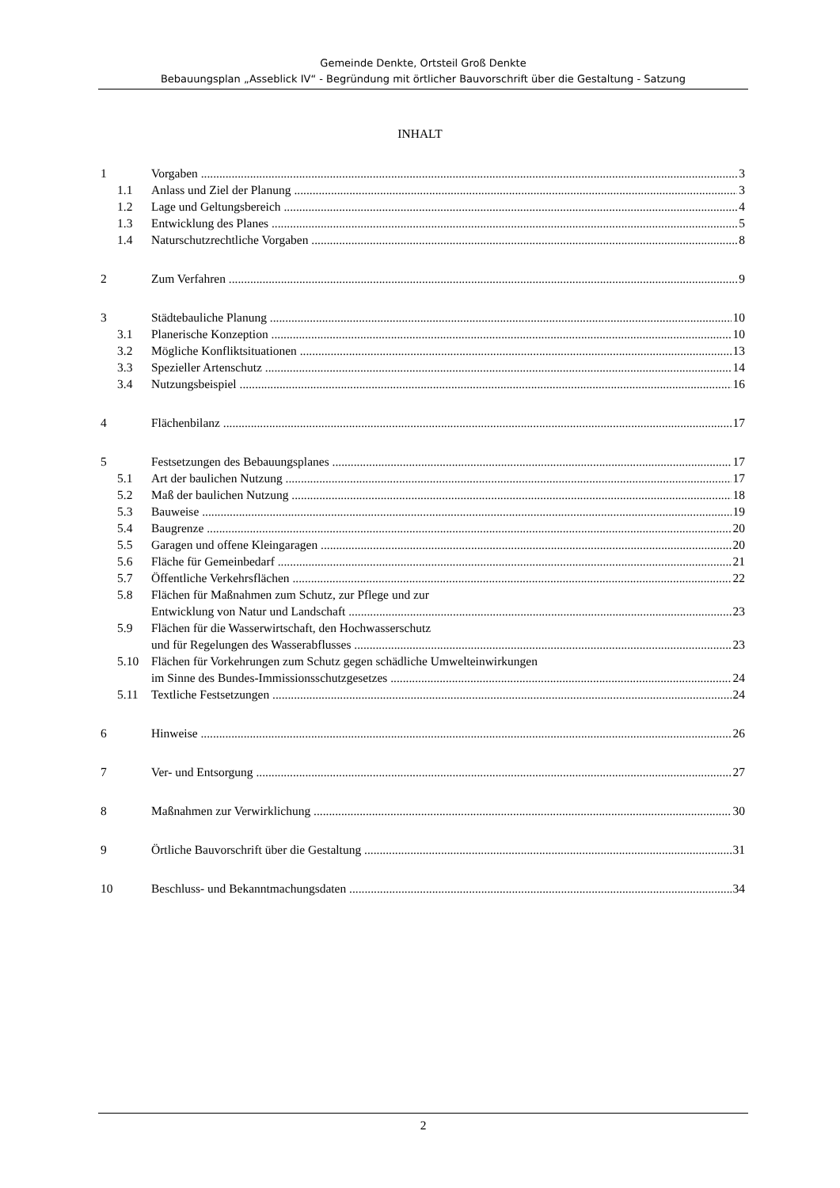Gemeinde Denkte, Ortsteil Groß Denkte
Bebauungsplan „Asseblick IV“ - Begründung mit örtlicher Bauvorschrift über die Gestaltung - Satzung
INHALT
1 Vorgaben 3
1.1 Anlass und Ziel der Planung 3
1.2 Lage und Geltungsbereich 4
1.3 Entwicklung des Planes 5
1.4 Naturschutzrechtliche Vorgaben 8
2 Zum Verfahren 9
3 Städtebauliche Planung 10
3.1 Planerische Konzeption 10
3.2 Mögliche Konfliktsituationen 13
3.3 Spezieller Artenschutz 14
3.4 Nutzungsbeispiel 16
4 Flächenbilanz 17
5 Festsetzungen des Bebauungsplanes 17
5.1 Art der baulichen Nutzung 17
5.2 Maß der baulichen Nutzung 18
5.3 Bauweise 19
5.4 Baugrenze 20
5.5 Garagen und offene Kleingaragen 20
5.6 Fläche für Gemeinbedarf 21
5.7 Öffentliche Verkehrsflächen 22
5.8 Flächen für Maßnahmen zum Schutz, zur Pflege und zur
Entwicklung von Natur und Landschaft 23
5.9 Flächen für die Wasserwirtschaft, den Hochwasserschutz
und für Regelungen des Wasserabflusses 23
5.10 Flächen für Vorkehrungen zum Schutz gegen schädliche Umwelteinwirkungen
im Sinne des Bundes-Immissionsschutzgesetzes 24
5.11 Textliche Festsetzungen 24
6 Hinweise 26
7 Ver- und Entsorgung 27
8 Maßnahmen zur Verwirklichung 30
9 Örtliche Bauvorschrift über die Gestaltung 31
10 Beschluss- und Bekanntmachungsdaten 34
2